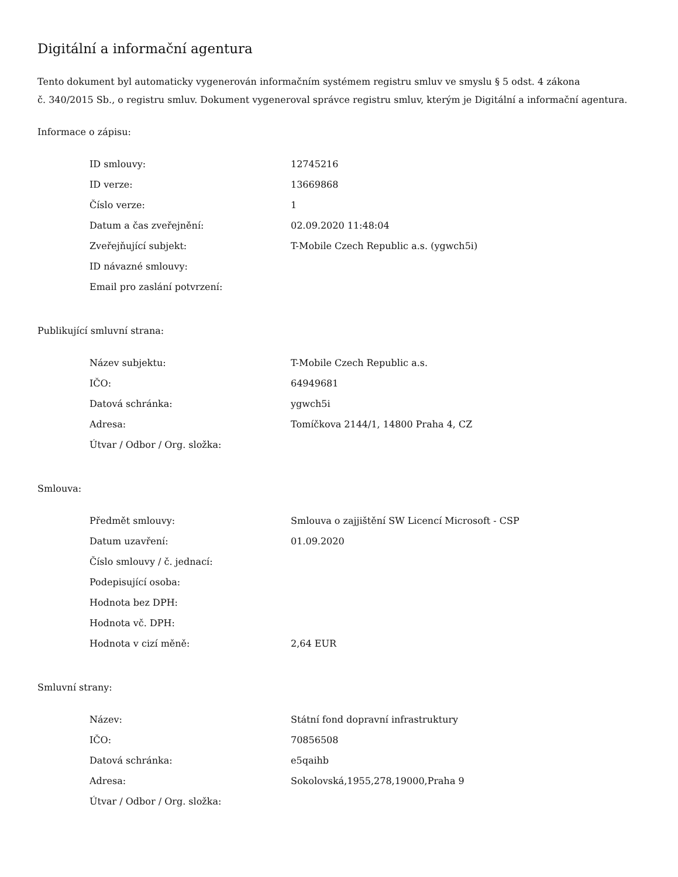Digitální a informační agentura
Tento dokument byl automaticky vygenerován informačním systémem registru smluv ve smyslu § 5 odst. 4 zákona
č. 340/2015 Sb., o registru smluv. Dokument vygeneroval správce registru smluv, kterým je Digitální a informační agentura.
Informace o zápisu:
| ID smlouvy: | 12745216 |
| ID verze: | 13669868 |
| Číslo verze: | 1 |
| Datum a čas zveřejnění: | 02.09.2020 11:48:04 |
| Zveřejňující subjekt: | T-Mobile Czech Republic a.s. (ygwch5i) |
| ID návazné smlouvy: | |
| Email pro zaslání potvrzení: | |
Publikující smluvní strana:
| Název subjektu: | T-Mobile Czech Republic a.s. |
| IČO: | 64949681 |
| Datová schránka: | ygwch5i |
| Adresa: | Tomíčkova 2144/1, 14800 Praha 4, CZ |
| Útvar / Odbor / Org. složka: | |
Smlouva:
| Předmět smlouvy: | Smlouva o zajjištění SW Licencí Microsoft - CSP |
| Datum uzavření: | 01.09.2020 |
| Číslo smlouvy / č. jednací: | |
| Podepisující osoba: | |
| Hodnota bez DPH: | |
| Hodnota vč. DPH: | |
| Hodnota v cizí měně: | 2,64 EUR |
Smluvní strany:
| Název: | Státní fond dopravní infrastruktury |
| IČO: | 70856508 |
| Datová schránka: | e5qaihb |
| Adresa: | Sokolovská,1955,278,19000,Praha 9 |
| Útvar / Odbor / Org. složka: | |